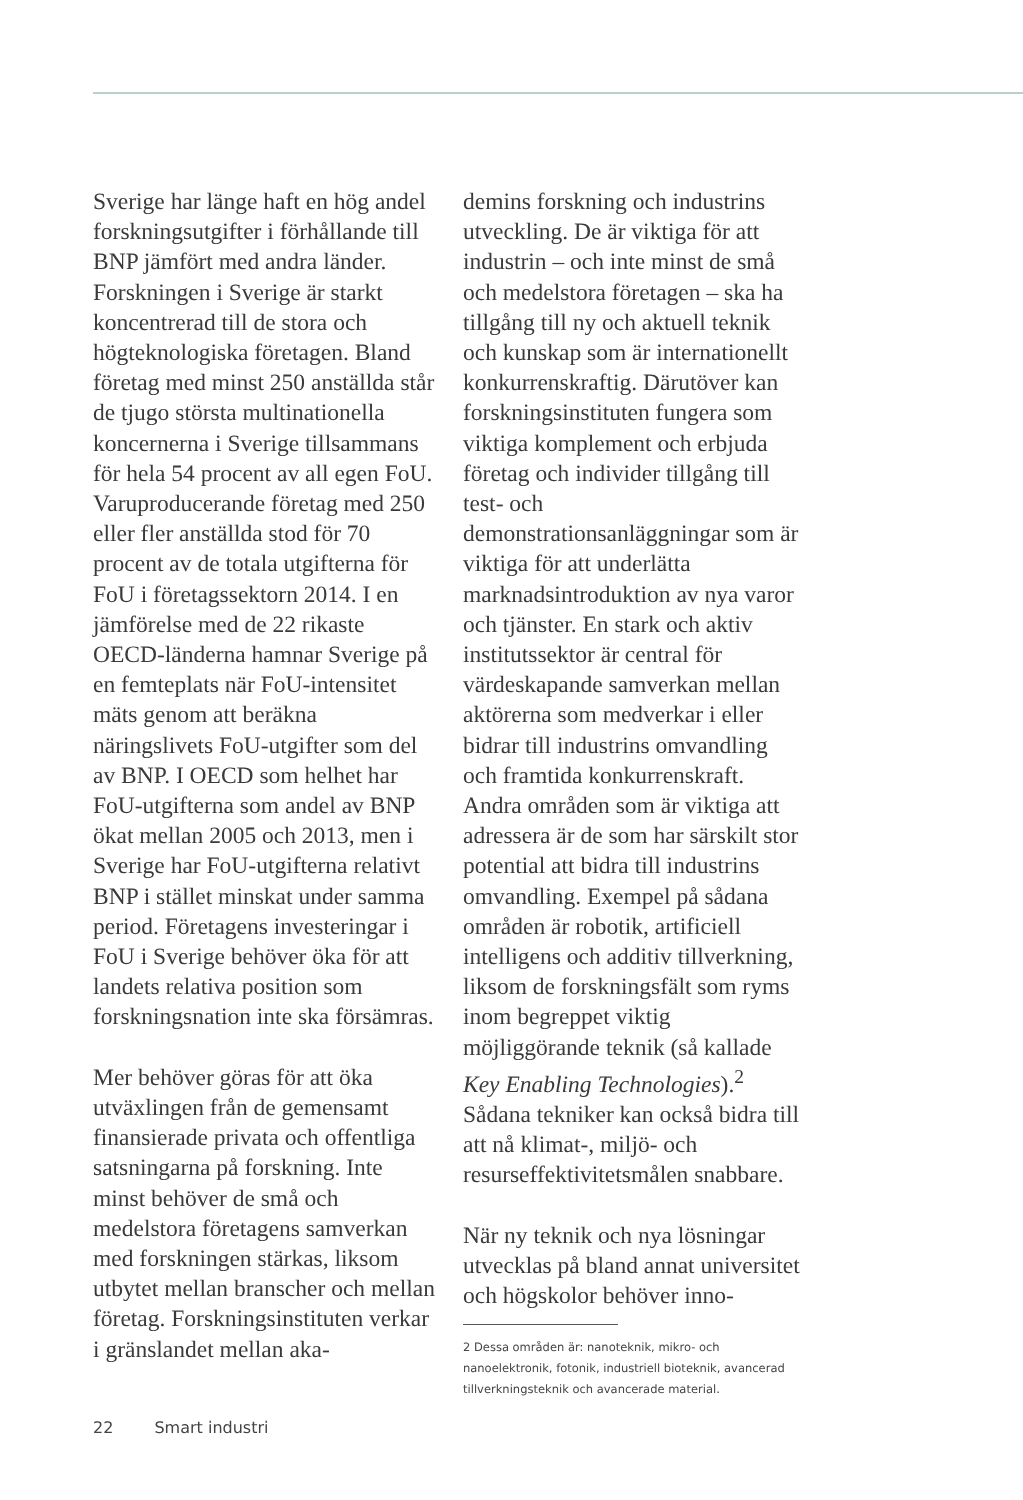Sverige har länge haft en hög andel forskningsutgifter i förhållande till BNP jämfört med andra länder. Forskningen i Sverige är starkt koncentrerad till de stora och högteknologiska företagen. Bland företag med minst 250 anställda står de tjugo största multinationella koncernerna i Sverige tillsammans för hela 54 procent av all egen FoU. Varuproducerande företag med 250 eller fler anställda stod för 70 procent av de totala utgifterna för FoU i företagssektorn 2014. I en jämförelse med de 22 rikaste OECD-länderna hamnar Sverige på en femteplats när FoU-intensitet mäts genom att beräkna näringslivets FoU-utgifter som del av BNP. I OECD som helhet har FoU-utgifterna som andel av BNP ökat mellan 2005 och 2013, men i Sverige har FoU-utgifterna relativt BNP i stället minskat under samma period. Företagens investeringar i FoU i Sverige behöver öka för att landets relativa position som forskningsnation inte ska försämras.
Mer behöver göras för att öka utväxlingen från de gemensamt finansierade privata och offentliga satsningarna på forskning. Inte minst behöver de små och medelstora företagens samverkan med forskningen stärkas, liksom utbytet mellan branscher och mellan företag. Forskningsinstituten verkar i gränslandet mellan aka-
demins forskning och industrins utveckling. De är viktiga för att industrin – och inte minst de små och medelstora företagen – ska ha tillgång till ny och aktuell teknik och kunskap som är internationellt konkurrenskraftig. Därutöver kan forskningsinstituten fungera som viktiga komplement och erbjuda företag och individer tillgång till test- och demonstrationsanläggningar som är viktiga för att underlätta marknadsintroduktion av nya varor och tjänster. En stark och aktiv institutssektor är central för värdeskapande samverkan mellan aktörerna som medverkar i eller bidrar till industrins omvandling och framtida konkurrenskraft. Andra områden som är viktiga att adressera är de som har särskilt stor potential att bidra till industrins omvandling. Exempel på sådana områden är robotik, artificiell intelligens och additiv tillverkning, liksom de forskningsfält som ryms inom begreppet viktig möjliggörande teknik (så kallade Key Enabling Technologies).<sup>2</sup> Sådana tekniker kan också bidra till att nå klimat-, miljö- och resurseffektivitetsmålen snabbare.
När ny teknik och nya lösningar utvecklas på bland annat universitet och högskolor behöver inno-
2 Dessa områden är: nanoteknik, mikro- och nanoelektronik, fotonik, industriell bioteknik, avancerad tillverkningsteknik och avancerade material.
22 Smart industri